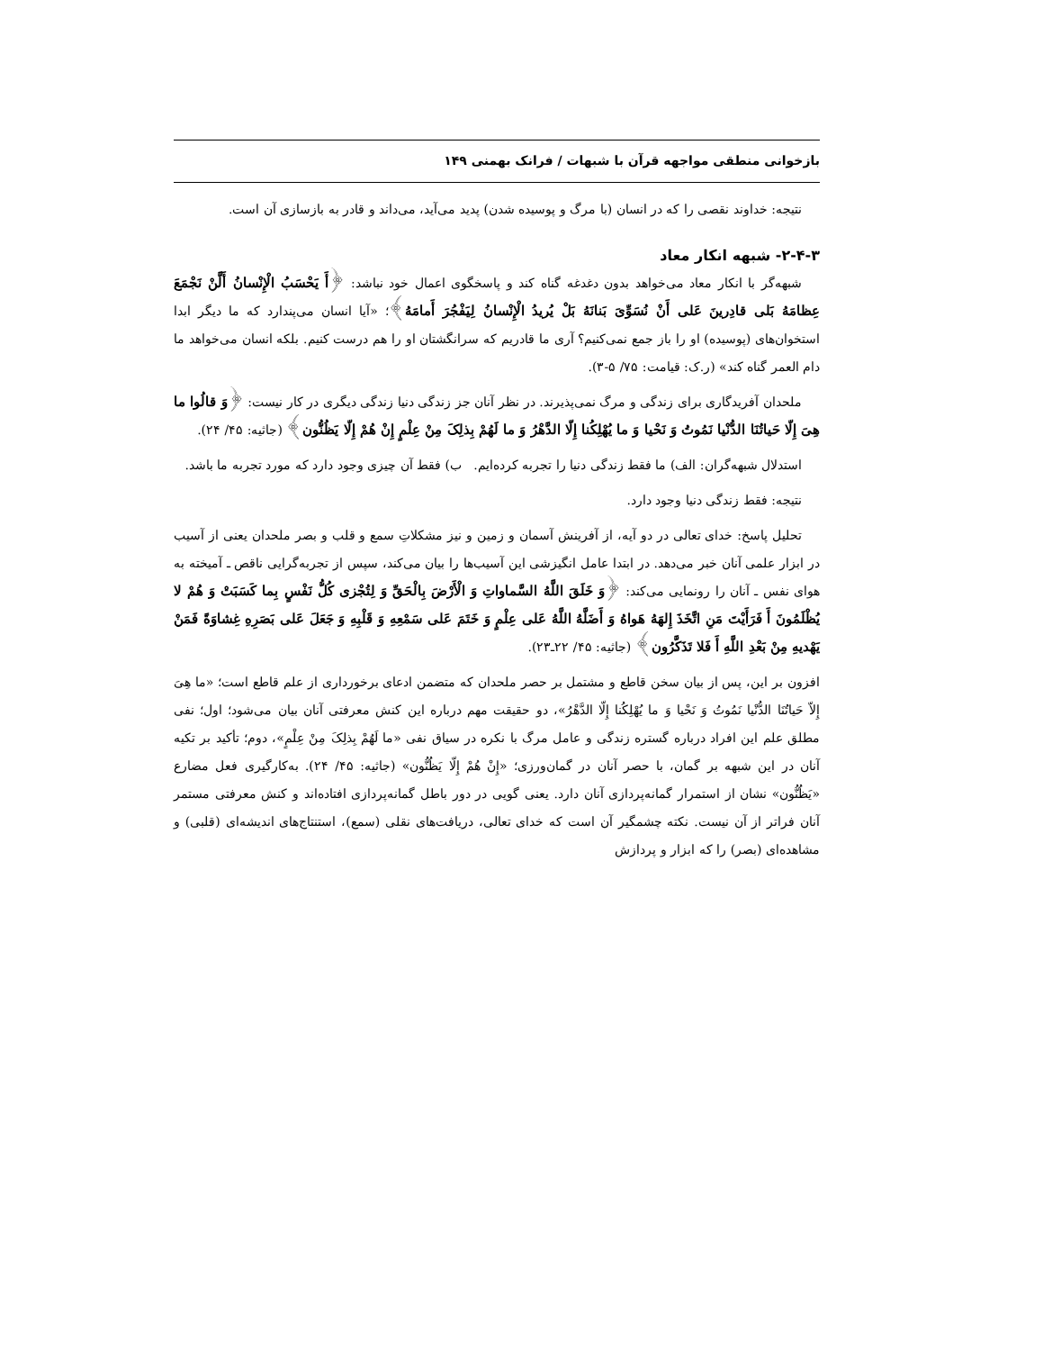بازخوانی منطقی مواجهه قرآن با شبهات / فرانک بهمنی ۱۴۹
نتیجه: خداوند نقصی را که در انسان (با مرگ و پوسیده شدن) پدید می‌آید، می‌داند و قادر به بازسازی آن است.
۲-۴-۳- شبهه انکار معاد
شبهه‌گر با انکار معاد می‌خواهد بدون دغدغه گناه کند و پاسخگوی اعمال خود نباشد: ﴿أَ یَحْسَبُ الْإِنْسانُ أَلَّنْ نَجْمَعَ عِظامَهُ بَلی قادِرینَ عَلی أَنْ نُسَوِّیَ بَنانَهُ بَلْ یُریدُ الْإِنْسانُ لِیَفْجُرَ أَمامَهُ﴾؛ «آیا انسان می‌پندارد که ما دیگر ابدا استخوان‌های (پوسیده) او را باز جمع نمی‌کنیم؟ آری ما قادریم که سرانگشتان او را هم درست کنیم. بلکه انسان می‌خواهد ما دام العمر گناه کند» (ر.ک: قیامت: ۷۵/ ۵-۳).
ملحدان آفریدگاری برای زندگی و مرگ نمی‌پذیرند. در نظر آنان جز زندگی دنیا زندگی دیگری در کار نیست: ﴿وَ قالُوا ما هِیَ إِلّا حَیاتُنَا الدُّنْیا نَمُوتُ وَ نَحْیا وَ ما یُهْلِکُنا إِلّا الدَّهْرُ وَ ما لَهُمْ بِذلِکَ مِنْ عِلْمٍ إِنْ هُمْ إِلّا یَظُنُّون﴾ (جاثیه: ۴۵/ ۲۴).
استدلال شبهه‌گران: الف) ما فقط زندگی دنیا را تجربه کرده‌ایم. ب) فقط آن چیزی وجود دارد که مورد تجربه ما باشد.
نتیجه: فقط زندگی دنیا وجود دارد.
تحلیل پاسخ: خدای تعالی در دو آیه، از آفرینش آسمان و زمین و نیز مشکلاتِ سمع و قلب و بصر ملحدان یعنی از آسیب در ابزار علمی آنان خبر می‌دهد. در ابتدا عامل انگیزشی این آسیب‌ها را بیان می‌کند، سپس از تجربه‌گرایی ناقص ـ آمیخته به هوای نفس ـ آنان را رونمایی می‌کند: ﴿وَ خَلَقَ اللَّهُ السَّماواتِ وَ الْأَرْضَ بِالْحَقِّ وَ لِتُجْزی کُلُّ نَفْسٍ بِما کَسَبَتْ وَ هُمْ لا یُظْلَمُونَ أَ فَرَأَیْتَ مَنِ اتَّخَذَ إِلهَهُ هَواهُ وَ أَضَلَّهُ اللَّهُ عَلی عِلْمٍ وَ خَتَمَ عَلی سَمْعِهِ وَ قَلْبِهِ وَ جَعَلَ عَلی بَصَرِهِ غِشاوَةً فَمَنْ یَهْدیهِ مِنْ بَعْدِ اللَّهِ أَ فَلا تَذَکَّرُون﴾ (جاثیه: ۴۵/ ۲۲ـ۲۳).
افزون بر این، پس از بیان سخن قاطع و مشتمل بر حصر ملحدان که متضمن ادعای برخورداری از علم قاطع است؛ «ما هِیَ إِلاّ حَیاتُنَا الدُّنْیا نَمُوتُ وَ نَحْیا وَ ما یُهْلِکُنا إِلّا الدَّهْرُ»، دو حقیقت مهم درباره این کنش معرفتی آنان بیان می‌شود؛ اول؛ نفی مطلق علم این افراد درباره گستره زندگی و عامل مرگ با نکره در سیاق نفی «ما لَهُمْ بِذلِکَ مِنْ عِلْمٍ»، دوم؛ تأکید بر تکیه آنان در این شبهه بر گمان، با حصر آنان در گمان‌ورزی؛ «إِنْ هُمْ إِلّا یَظُنُّون» (جاثیه: ۴۵/ ۲۴). به‌کارگیری فعل مضارع «یَظُنُّون» نشان از استمرار گمانه‌پردازی آنان دارد. یعنی گویی در دور باطل گمانه‌پردازی افتاده‌اند و کنش معرفتی مستمر آنان فراتر از آن نیست. نکته چشمگیر آن است که خدای تعالی، دریافت‌های نقلی (سمع)، استنتاج‌های اندیشه‌ای (قلبی) و مشاهده‌ای (بصر) را که ابزار و پردازش